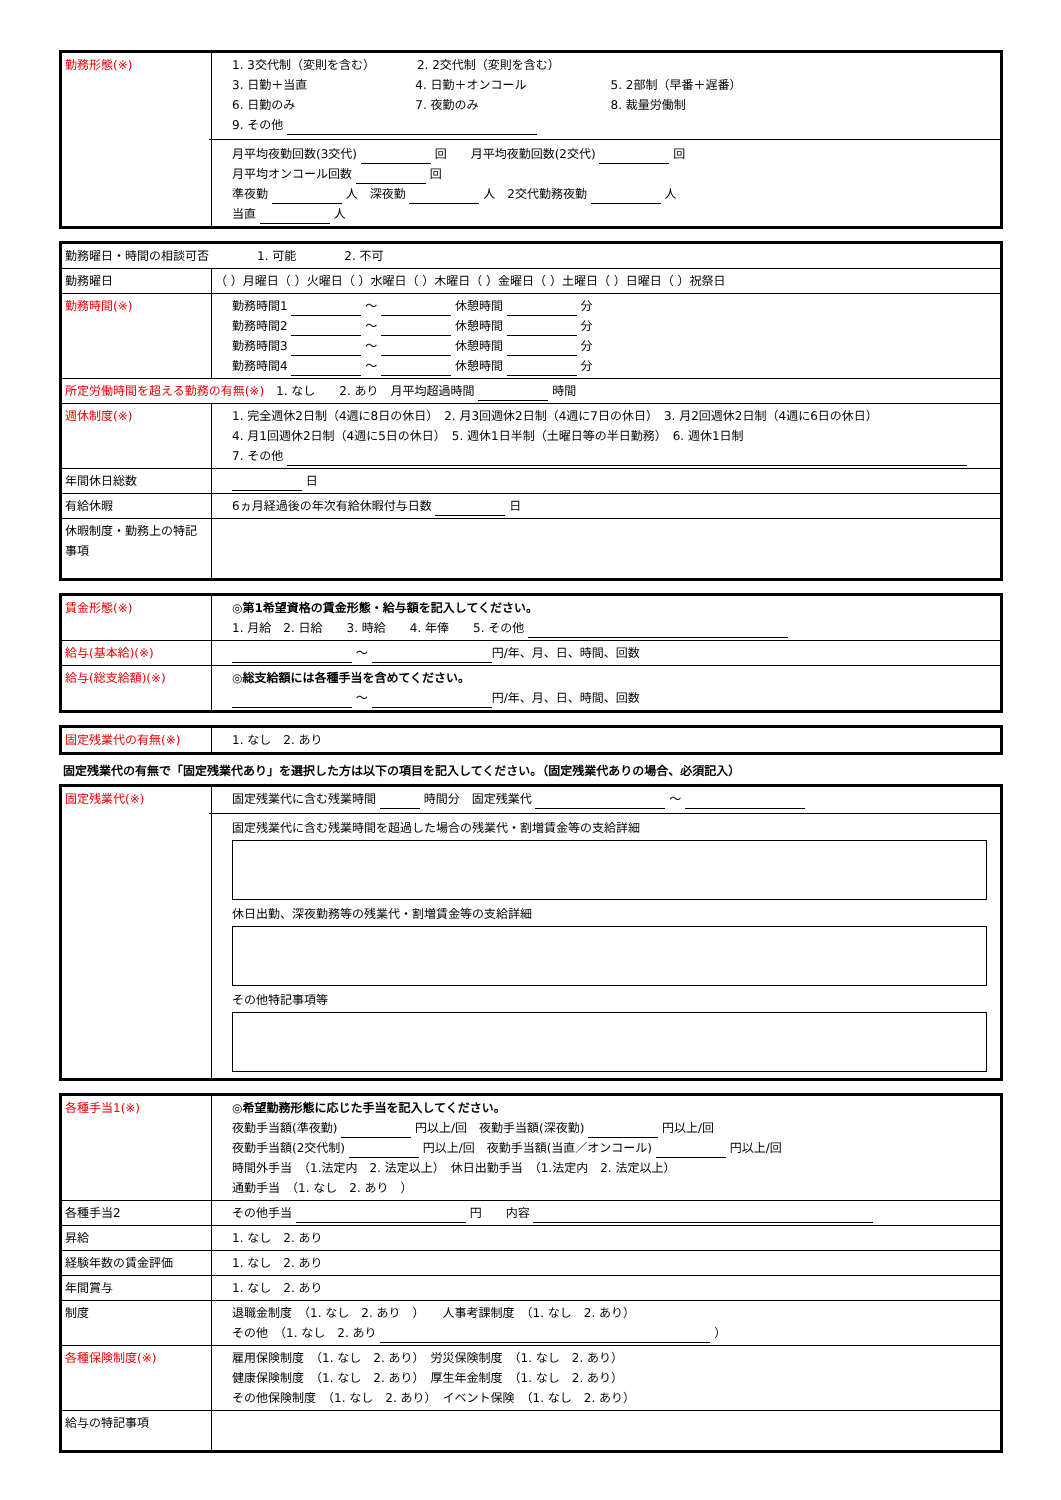| 勤務形態(※) | 1. 3交代制（変則を含む） 2. 2交代制（変則を含む） 3. 日勤＋当直 4. 日勤＋オンコール 5. 2部制（早番＋遅番） 6. 日勤のみ 7. 夜勤のみ 8. 裁量労働制 9. その他 月平均夜勤回数(3交代) 回 月平均夜勤回数(2交代) 回 月平均オンコール回数 回 準夜勤 人 深夜勤 人 2交代勤務夜勤 人 当直 人 |
| 勤務曜日・時間の相談可否 1. 可能 2. 不可 | |
| 勤務曜日 | （ ）月曜日（ ）火曜日（ ）水曜日（ ）木曜日（ ）金曜日（ ）土曜日（ ）日曜日（ ）祝祭日 |
| 勤務時間(※) | 勤務時間1 ～ 休憩時間 分 勤務時間2 ～ 休憩時間 分 勤務時間3 ～ 休憩時間 分 勤務時間4 ～ 休憩時間 分 |
| 所定労働時間を超える勤務の有無(※) 1. なし 2. あり 月平均超過時間 時間 | |
| 週休制度(※) | 1. 完全週休2日制（4週に8日の休日） 2. 月3回週休2日制（4週に7日の休日） 3. 月2回週休2日制（4週に6日の休日） 4. 月1回週休2日制（4週に5日の休日） 5. 週休1日半制（土曜日等の半日勤務） 6. 週休1日制 7. その他 |
| 年間休日総数 | 日 |
| 有給休暇 | 6ヵ月経過後の年次有給休暇付与日数 日 |
| 休暇制度・勤務上の特記事項 | |
| 賃金形態(※) | ◎第1希望資格の賃金形態・給与額を記入してください。 1. 月給 2. 日給 3. 時給 4. 年俸 5. その他 |
| 給与(基本給)(※) | ～ 円/年、月、日、時間、回数 |
| 給与(総支給額)(※) | ◎総支給額には各種手当を含めてください。 ～ 円/年、月、日、時間、回数 |
| 固定残業代の有無(※) | 1. なし 2. あり |
固定残業代の有無で「固定残業代あり」を選択した方は以下の項目を記入してください。（固定残業代ありの場合、必須記入）
| 固定残業代(※) | 固定残業代に含む残業時間 時間分 固定残業代 ～ 固定残業代に含む残業時間を超過した場合の残業代・割増賃金等の支給詳細 休日出勤、深夜勤務等の残業代・割増賃金等の支給詳細 その他特記事項等 |
| 各種手当1(※) | ◎希望勤務形態に応じた手当を記入してください。 夜勤手当額(準夜勤) 円以上/回 夜勤手当額(深夜勤) 円以上/回 夜勤手当額(2交代制) 円以上/回 夜勤手当額(当直／オンコール) 円以上/回 時間外手当 （1.法定内 2. 法定以上） 休日出勤手当 （1.法定内 2. 法定以上） 通勤手当 （1. なし 2. あり ） |
| 各種手当2 | その他手当 円 内容 |
| 昇給 | 1. なし 2. あり |
| 経験年数の賃金評価 | 1. なし 2. あり |
| 年間賞与 | 1. なし 2. あり |
| 制度 | 退職金制度 （1. なし 2. あり ） 人事考課制度 （1. なし 2. あり） その他 （1. なし 2. あり ） |
| 各種保険制度(※) | 雇用保険制度 （1. なし 2. あり） 労災保険制度 （1. なし 2. あり） 健康保険制度 （1. なし 2. あり） 厚生年金制度 （1. なし 2. あり） その他保険制度 （1. なし 2. あり） イベント保険 （1. なし 2. あり） |
| 給与の特記事項 | |